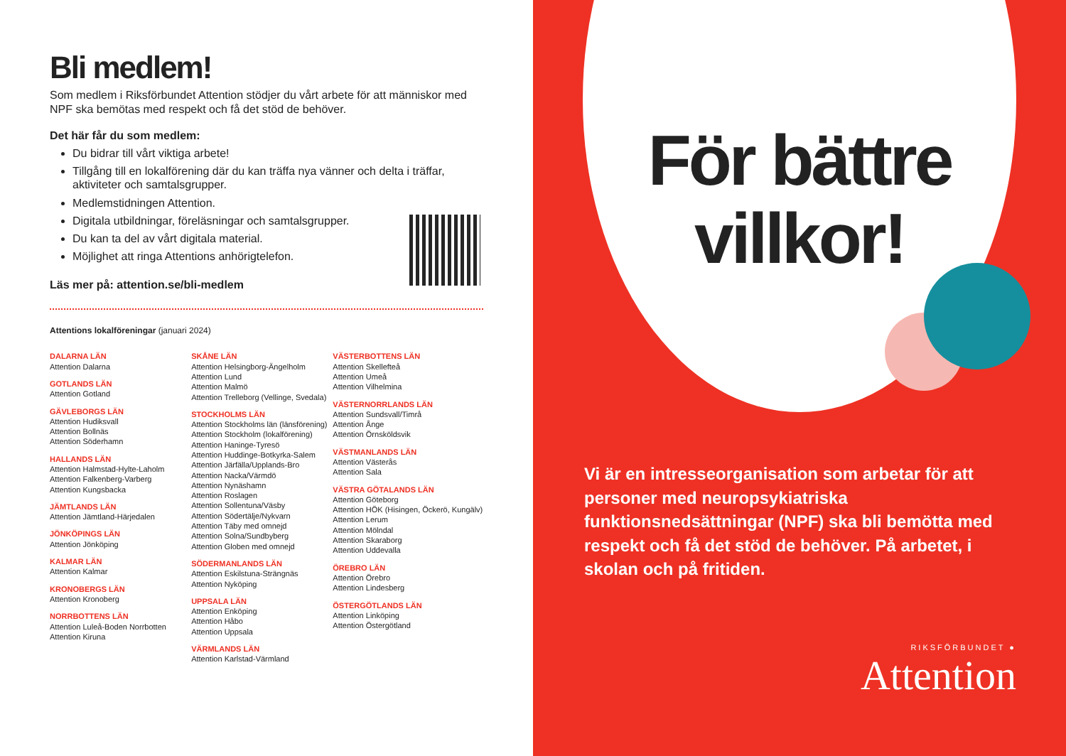Bli medlem!
Som medlem i Riksförbundet Attention stödjer du vårt arbete för att människor med NPF ska bemötas med respekt och få det stöd de behöver.
Det här får du som medlem:
Du bidrar till vårt viktiga arbete!
Tillgång till en lokalförening där du kan träffa nya vänner och delta i träffar, aktiviteter och samtalsgrupper.
Medlemstidningen Attention.
Digitala utbildningar, föreläsningar och samtalsgrupper.
Du kan ta del av vårt digitala material.
Möjlighet att ringa Attentions anhörigtelefon.
Läs mer på: attention.se/bli-medlem
Attentions lokalföreningar (januari 2024)
DALARNA LÄN
Attention Dalarna
GOTLANDS LÄN
Attention Gotland
GÄVLEBORGS LÄN
Attention Hudiksvall
Attention Bollnäs
Attention Söderhamn
HALLANDS LÄN
Attention Halmstad-Hylte-Laholm
Attention Falkenberg-Varberg
Attention Kungsbacka
JÄMTLANDS LÄN
Attention Jämtland-Härjedalen
JÖNKÖPINGS LÄN
Attention Jönköping
KALMAR LÄN
Attention Kalmar
KRONOBERGS LÄN
Attention Kronoberg
NORRBOTTENS LÄN
Attention Luleå-Boden Norrbotten
Attention Kiruna
SKÅNE LÄN
Attention Helsingborg-Ängelholm
Attention Lund
Attention Malmö
Attention Trelleborg (Vellinge, Svedala)
STOCKHOLMS LÄN
Attention Stockholms län (länsförening)
Attention Stockholm (lokalförening)
Attention Haninge-Tyresö
Attention Huddinge-Botkyrka-Salem
Attention Järfälla/Upplands-Bro
Attention Nacka/Värmdö
Attention Nynäshamn
Attention Roslagen
Attention Sollentuna/Väsby
Attention Södertälje/Nykvarn
Attention Täby med omnejd
Attention Solna/Sundbyberg
Attention Globen med omnejd
SÖDERMANLANDS LÄN
Attention Eskilstuna-Strängnäs
Attention Nyköping
UPPSALA LÄN
Attention Enköping
Attention Håbo
Attention Uppsala
VÄRMLANDS LÄN
Attention Karlstad-Värmland
VÄSTERBOTTENS LÄN
Attention Skellefteå
Attention Umeå
Attention Vilhelmina
VÄSTERNORRLANDS LÄN
Attention Sundsvall/Timrå
Attention Ånge
Attention Örnsköldsvik
VÄSTMANLANDS LÄN
Attention Västerås
Attention Sala
VÄSTRA GÖTALANDS LÄN
Attention Göteborg
Attention HÖK (Hisingen, Öckerö, Kungälv)
Attention Lerum
Attention Mölndal
Attention Skaraborg
Attention Uddevalla
ÖREBRO LÄN
Attention Örebro
Attention Lindesberg
ÖSTERGÖTLANDS LÄN
Attention Linköping
Attention Östergötland
För bättre
villkor!
Vi är en intresseorganisation som arbetar för att personer med neuropsykiatriska funktionsnedsättningar (NPF) ska bli bemötta med respekt och få det stöd de behöver. På arbetet, i skolan och på fritiden.
RIKSFÖRBUNDET ●
Attention